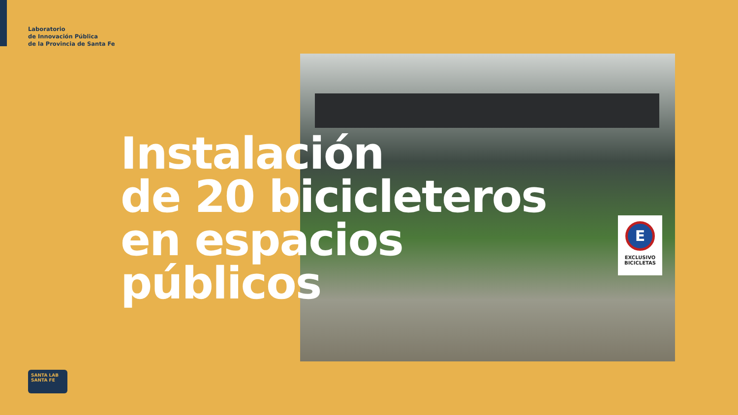Laboratorio
de Innovación Pública
de la Provincia de Santa Fe
E
EXCLUSIVO
BICICLETAS
Instalación
de 20 bicicleteros
en espacios
públicos
SANTA LAB SANTA FE